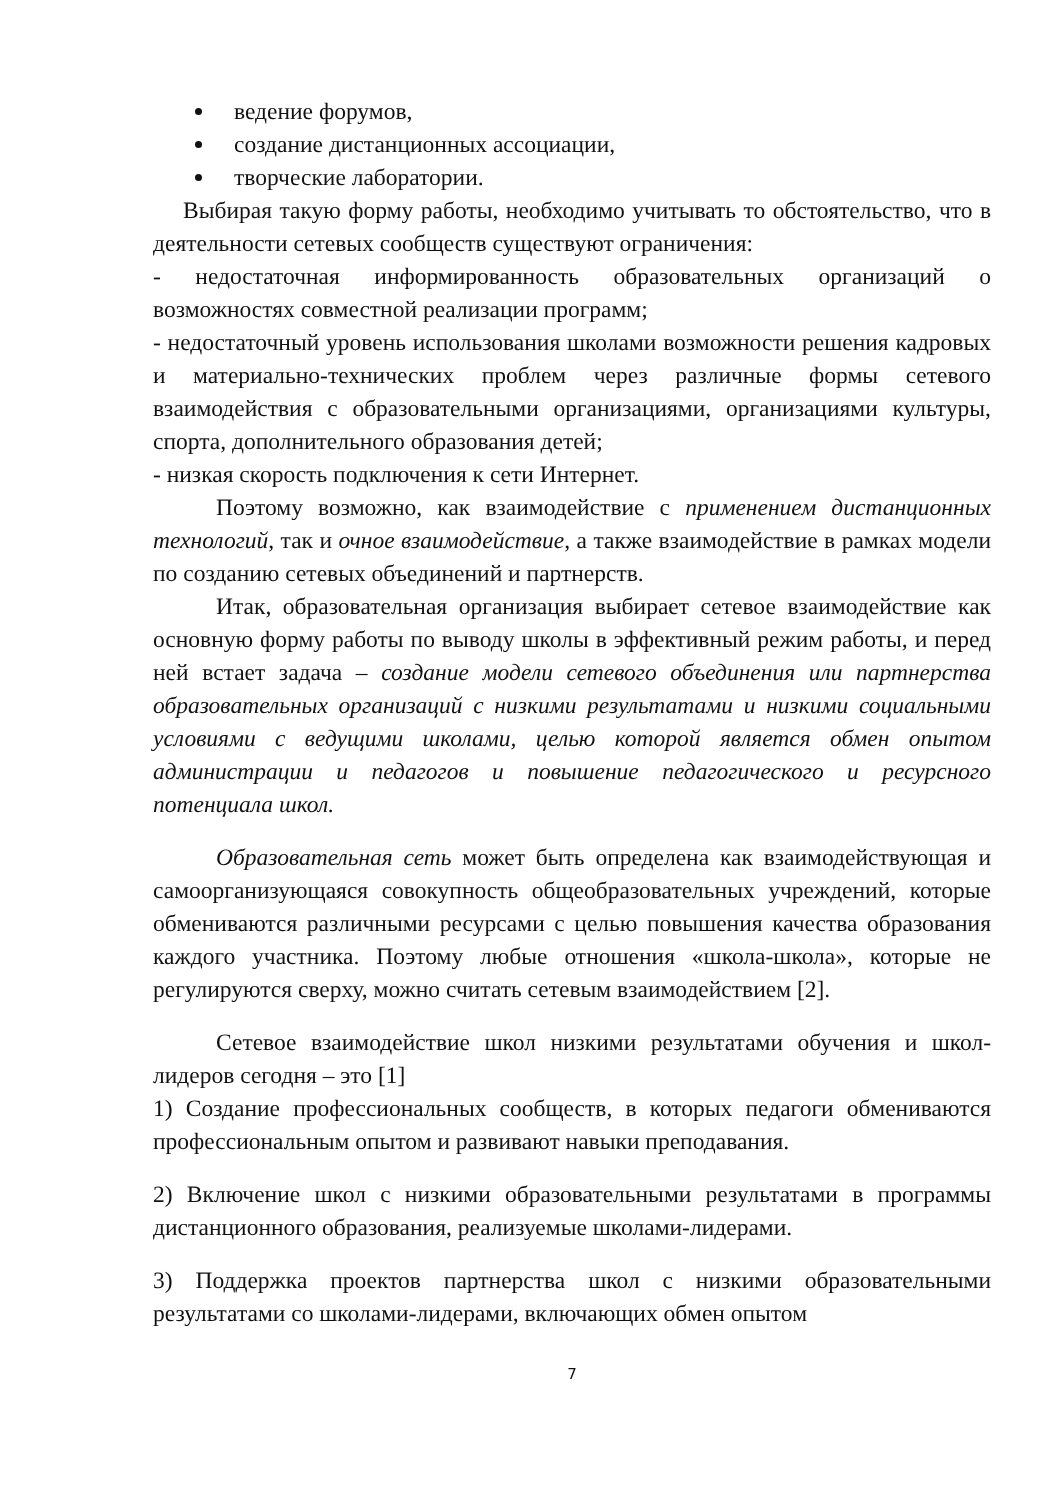ведение форумов,
создание дистанционных ассоциации,
творческие лаборатории.
Выбирая такую форму работы, необходимо учитывать то обстоятельство, что в деятельности сетевых сообществ существуют ограничения:
- недостаточная информированность образовательных организаций о возможностях совместной реализации программ;
- недостаточный уровень использования школами возможности решения кадровых и материально-технических проблем через различные формы сетевого взаимодействия с образовательными организациями, организациями культуры, спорта, дополнительного образования детей;
- низкая скорость подключения к сети Интернет.
Поэтому возможно, как взаимодействие с применением дистанционных технологий, так и очное взаимодействие, а также взаимодействие в рамках модели по созданию сетевых объединений и партнерств.
Итак, образовательная организация выбирает сетевое взаимодействие как основную форму работы по выводу школы в эффективный режим работы, и перед ней встает задача – создание модели сетевого объединения или партнерства образовательных организаций с низкими результатами и низкими социальными условиями с ведущими школами, целью которой является обмен опытом администрации и педагогов и повышение педагогического и ресурсного потенциала школ.
Образовательная сеть может быть определена как взаимодействующая и самоорганизующаяся совокупность общеобразовательных учреждений, которые обмениваются различными ресурсами с целью повышения качества образования каждого участника. Поэтому любые отношения «школа-школа», которые не регулируются сверху, можно считать сетевым взаимодействием [2].
Сетевое взаимодействие школ низкими результатами обучения и школ-лидеров сегодня – это [1]
1) Создание профессиональных сообществ, в которых педагоги обмениваются профессиональным опытом и развивают навыки преподавания.
2) Включение школ с низкими образовательными результатами в программы дистанционного образования, реализуемые школами-лидерами.
3) Поддержка проектов партнерства школ с низкими образовательными результатами со школами-лидерами, включающих обмен опытом
7